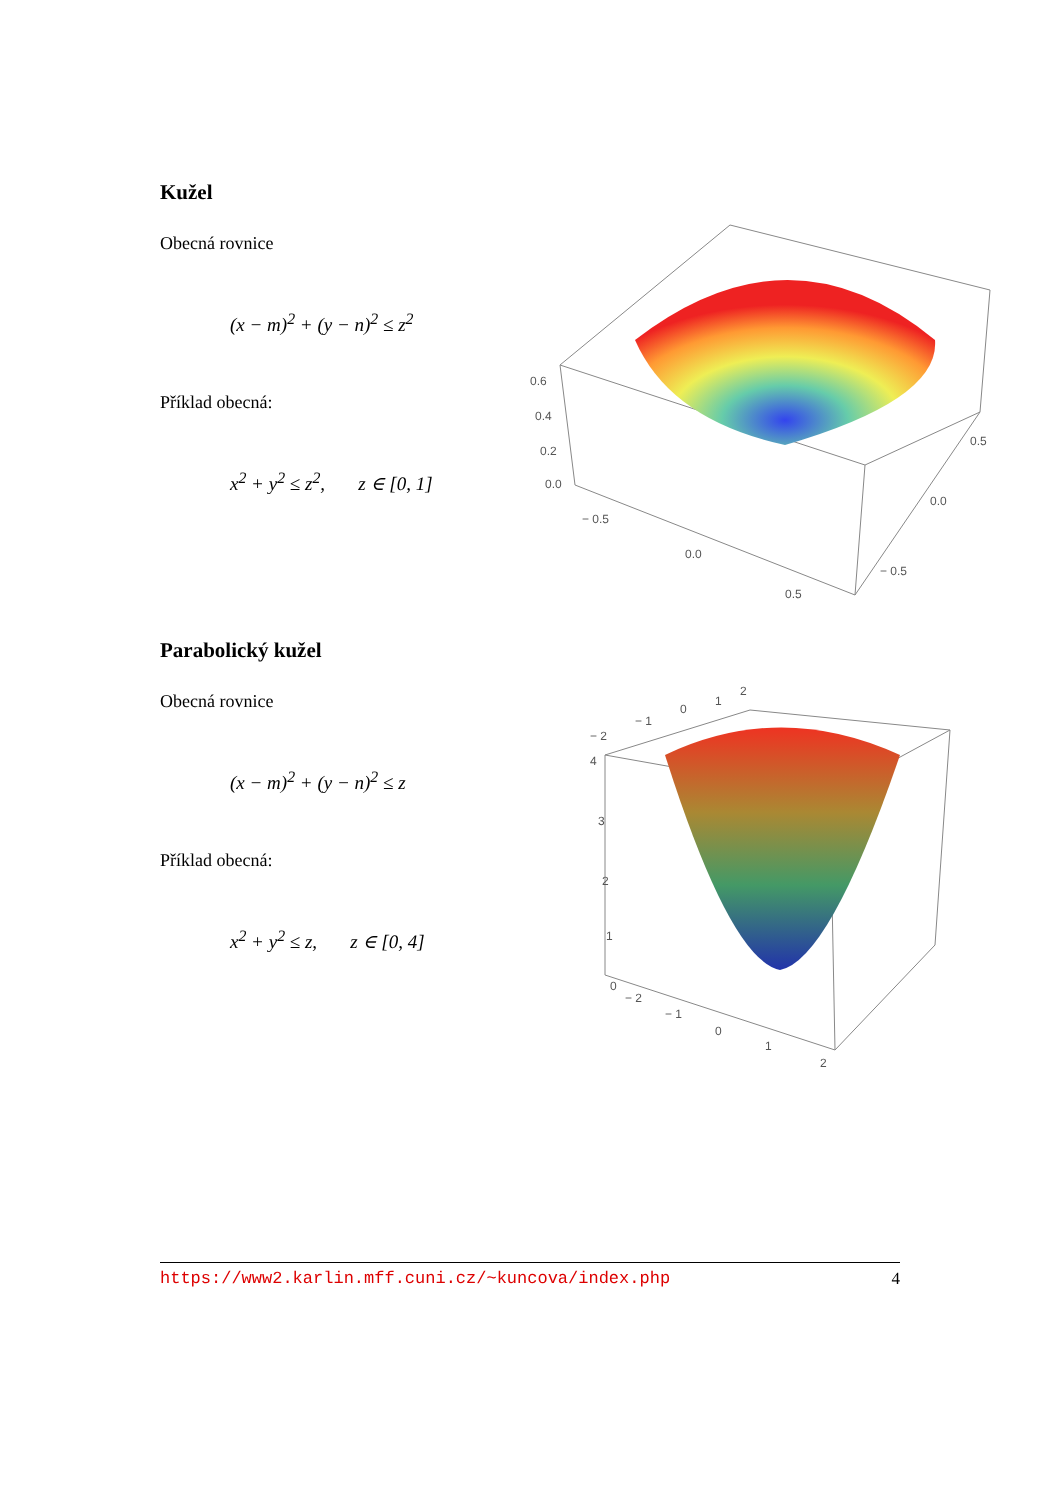Kužel
Obecná rovnice
(x − m)<sup>2</sup> + (y − n)<sup>2</sup> ≤ z<sup>2</sup>
Příklad obecná:
x<sup>2</sup> + y<sup>2</sup> ≤ z<sup>2</sup>, z ∈ [0, 1]
0.6
0.4
0.2
0.0
− 0.5
0.0
0.5
− 0.5
0.0
0.5
Parabolický kužel
Obecná rovnice
(x − m)<sup>2</sup> + (y − n)<sup>2</sup> ≤ z
Příklad obecná:
x<sup>2</sup> + y<sup>2</sup> ≤ z, z ∈ [0, 4]
4
3
2
1
0
− 2
− 1
0
1
2
− 2
− 1
0
1
2
https://www2.karlin.mff.cuni.cz/~kuncova/index.php 4